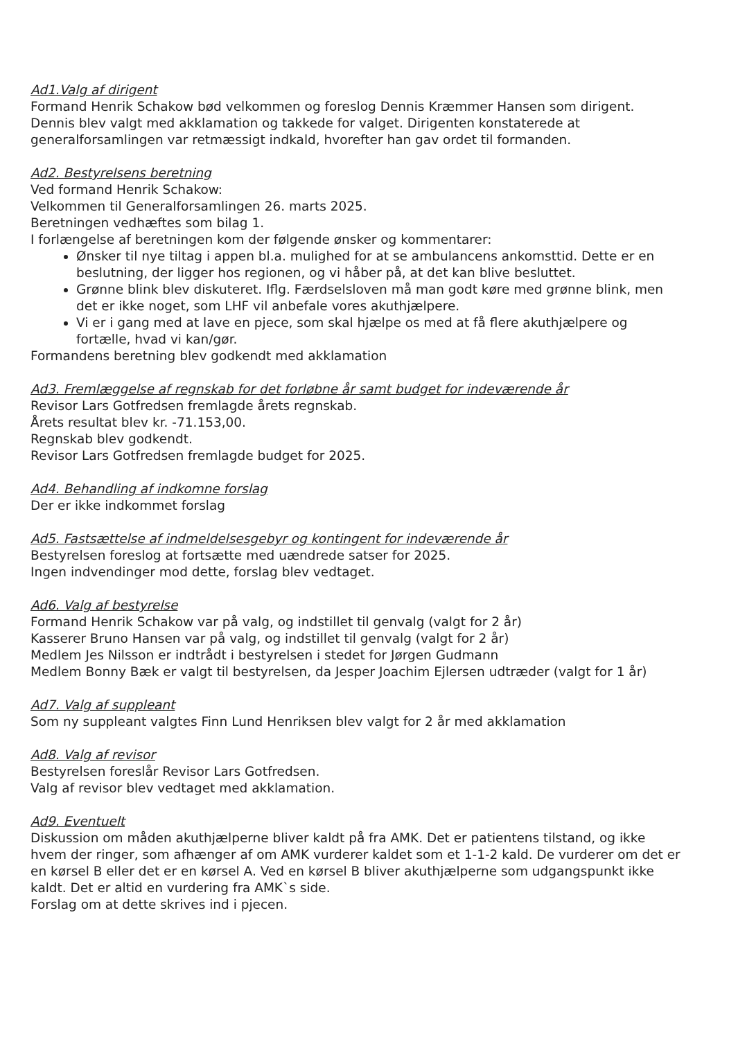Ad1.Valg af dirigent
Formand Henrik Schakow bød velkommen og foreslog Dennis Kræmmer Hansen som dirigent. Dennis blev valgt med akklamation og takkede for valget. Dirigenten konstaterede at generalforsamlingen var retmæssigt indkald, hvorefter han gav ordet til formanden.
Ad2. Bestyrelsens beretning
Ved formand Henrik Schakow:
Velkommen til Generalforsamlingen 26. marts 2025.
Beretningen vedhæftes som bilag 1.
I forlængelse af beretningen kom der følgende ønsker og kommentarer:
Ønsker til nye tiltag i appen bl.a. mulighed for at se ambulancens ankomsttid. Dette er en beslutning, der ligger hos regionen, og vi håber på, at det kan blive besluttet.
Grønne blink blev diskuteret. Iflg. Færdselsloven må man godt køre med grønne blink, men det er ikke noget, som LHF vil anbefale vores akuthjælpere.
Vi er i gang med at lave en pjece, som skal hjælpe os med at få flere akuthjælpere og fortælle, hvad vi kan/gør.
Formandens beretning blev godkendt med akklamation
Ad3. Fremlæggelse af regnskab for det forløbne år samt budget for indeværende år
Revisor Lars Gotfredsen fremlagde årets regnskab.
Årets resultat blev kr. -71.153,00.
Regnskab blev godkendt.
Revisor Lars Gotfredsen fremlagde budget for 2025.
Ad4. Behandling af indkomne forslag
Der er ikke indkommet forslag
Ad5. Fastsættelse af indmeldelsesgebyr og kontingent for indeværende år
Bestyrelsen foreslog at fortsætte med uændrede satser for 2025.
Ingen indvendinger mod dette, forslag blev vedtaget.
Ad6. Valg af bestyrelse
Formand Henrik Schakow var på valg, og indstillet til genvalg (valgt for 2 år)
Kasserer Bruno Hansen var på valg, og indstillet til genvalg (valgt for 2 år)
Medlem Jes Nilsson er indtrådt i bestyrelsen i stedet for Jørgen Gudmann
Medlem Bonny Bæk er valgt til bestyrelsen, da Jesper Joachim Ejlersen udtræder (valgt for 1 år)
Ad7. Valg af suppleant
Som ny suppleant valgtes Finn Lund Henriksen blev valgt for 2 år med akklamation
Ad8. Valg af revisor
Bestyrelsen foreslår Revisor Lars Gotfredsen.
Valg af revisor blev vedtaget med akklamation.
Ad9. Eventuelt
Diskussion om måden akuthjælperne bliver kaldt på fra AMK. Det er patientens tilstand, og ikke hvem der ringer, som afhænger af om AMK vurderer kaldet som et 1-1-2 kald. De vurderer om det er en kørsel B eller det er en kørsel A. Ved en kørsel B bliver akuthjælperne som udgangspunkt ikke kaldt. Det er altid en vurdering fra AMK`s side.
Forslag om at dette skrives ind i pjecen.